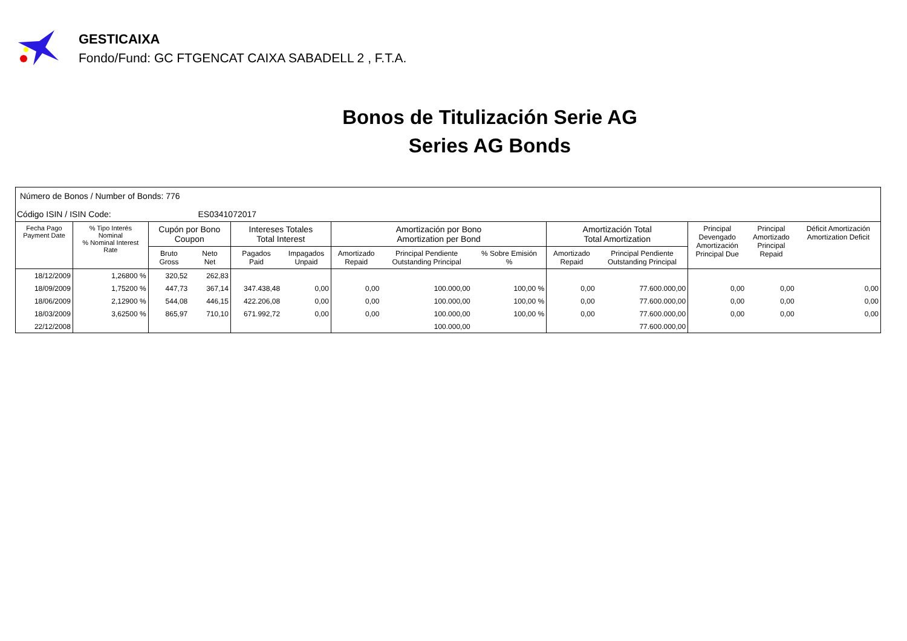GESTICAIXA
Fondo/Fund: GC FTGENCAT CAIXA SABADELL 2 , F.T.A.
Bonos de Titulización Serie AG
Series AG Bonds
Número de Bonos / Number of Bonds: 776
Código ISIN / ISIN Code: ES0341072017
| Fecha Pago Payment Date | % Tipo Interés Nominal % Nominal Interest Rate | Cupón por Bono Coupon | | Intereses Totales Total Interest | | Amortización por Bono Amortization per Bond | | | Amortización Total Total Amortization | | Principal Devengado Amortización Principal Due | Principal Amortizado Principal Repaid | Déficit Amortización Amortization Deficit |
| --- | --- | --- | --- | --- | --- | --- | --- | --- | --- | --- | --- | --- | --- |
| | | Bruto Gross | Neto Net | Pagados Paid | Impagados Unpaid | Amortizado Repaid | Principal Pendiente Outstanding Principal | % Sobre Emisión % | Amortizado Repaid | Principal Pendiente Outstanding Principal | | | |
| 18/12/2009 | 1,26800 % | 320,52 | 262,83 | | | | | | | | | | |
| 18/09/2009 | 1,75200 % | 447,73 | 367,14 | 347.438,48 | 0,00 | 0,00 | 100.000,00 | 100,00 % | 0,00 | 77.600.000,00 | 0,00 | 0,00 | 0,00 |
| 18/06/2009 | 2,12900 % | 544,08 | 446,15 | 422.206,08 | 0,00 | 0,00 | 100.000,00 | 100,00 % | 0,00 | 77.600.000,00 | 0,00 | 0,00 | 0,00 |
| 18/03/2009 | 3,62500 % | 865,97 | 710,10 | 671.992,72 | 0,00 | 0,00 | 100.000,00 | 100,00 % | 0,00 | 77.600.000,00 | 0,00 | 0,00 | 0,00 |
| 22/12/2008 | | | | | | | 100.000,00 | | | 77.600.000,00 | | | |